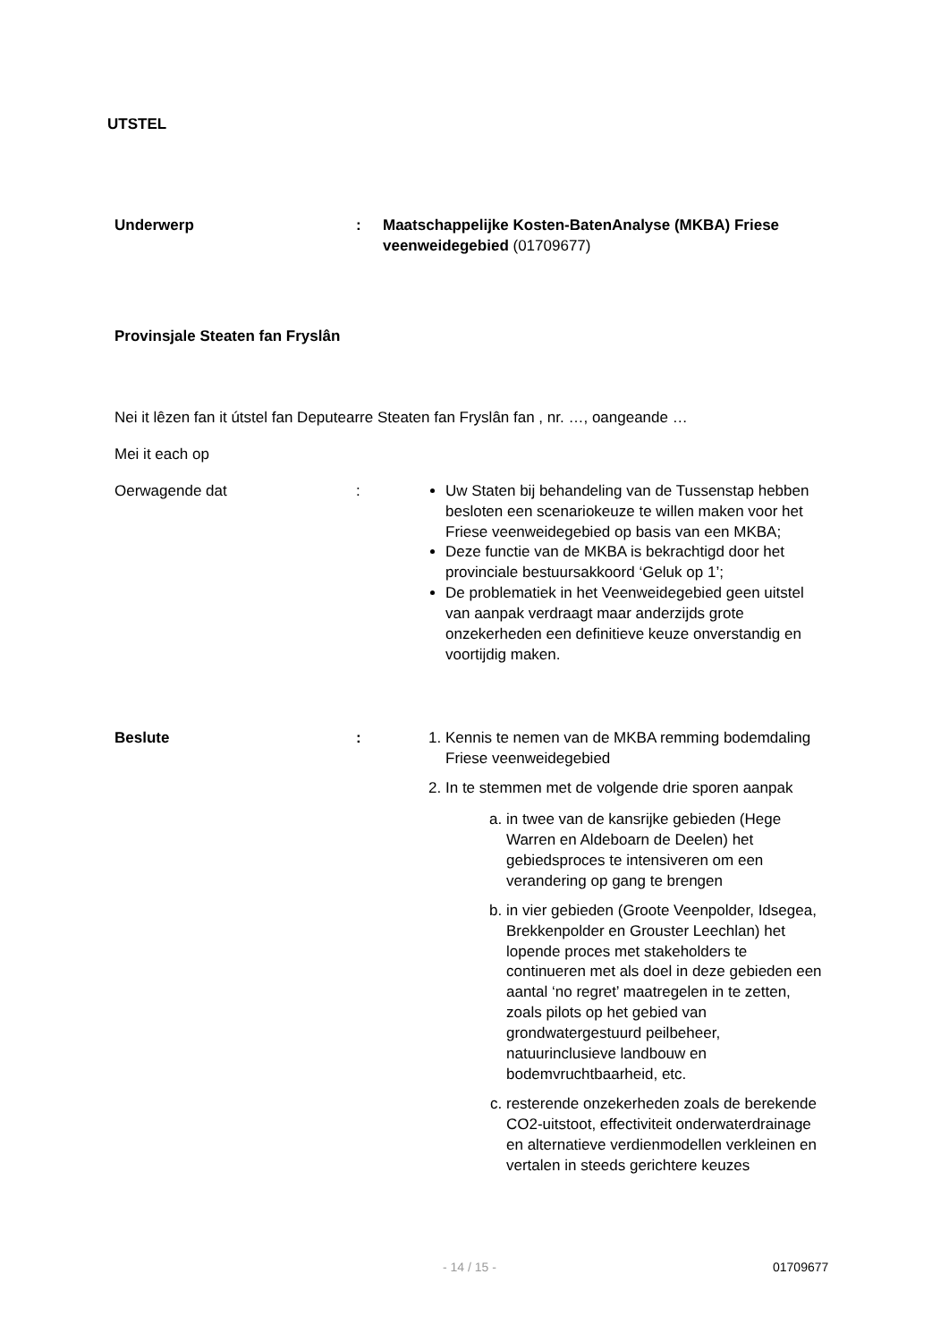UTSTEL
Underwerp : Maatschappelijke Kosten-BatenAnalyse (MKBA) Friese veenweidegebied (01709677)
Provinsjale Steaten fan Fryslân
Nei it lêzen fan it útstel fan Deputearre Steaten fan Fryslân fan , nr. …, oangeande …
Mei it each op
Oerwagende dat : Uw Staten bij behandeling van de Tussenstap hebben besloten een scenariokeuze te willen maken voor het Friese veenweidegebied op basis van een MKBA;
Deze functie van de MKBA is bekrachtigd door het provinciale bestuursakkoord ‘Geluk op 1’;
De problematiek in het Veenweidegebied geen uitstel van aanpak verdraagt maar anderzijds grote onzekerheden een definitieve keuze onverstandig en voortijdig maken.
Beslute : 1. Kennis te nemen van de MKBA remming bodemdaling Friese veenweidegebied
2. In te stemmen met de volgende drie sporen aanpak
a. in twee van de kansrijke gebieden (Hege Warren en Aldeboarn de Deelen) het gebiedsproces te intensiveren om een verandering op gang te brengen
b. in vier gebieden (Groote Veenpolder, Idsegea, Brekkenpolder en Grouster Leechlan) het lopende proces met stakeholders te continueren met als doel in deze gebieden een aantal ‘no regret’ maatregelen in te zetten, zoals pilots op het gebied van grondwatergestuurd peilbeheer, natuurinclusieve landbouw en bodemvruchtbaarheid, etc.
c. resterende onzekerheden zoals de berekende CO2-uitstoot, effectiviteit onderwaterdrainage en alternatieve verdienmodellen verkleinen en vertalen in steeds gerichtere keuzes
- 14 / 15 - 01709677